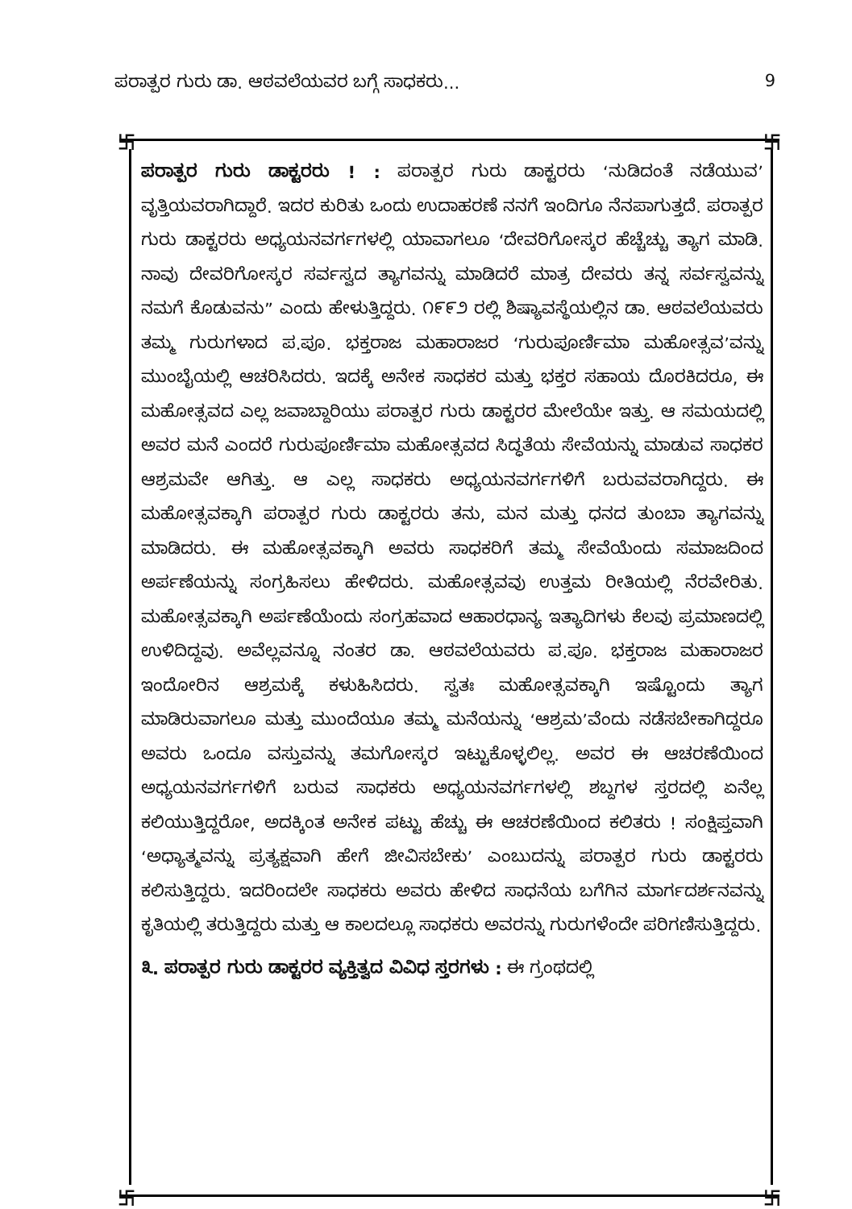ಪರಾತ್ಪರ ಗುರು ಡಾ. ಆಠವಲೆಯವರ ಬಗ್ಗೆ ಸಾಧಕರು... 9
卐 卐
卐 卐
ಪರಾತ್ಪರ ಗುರು ಡಾಕ್ಟರರು ! : ಪರಾತ್ಪರ ಗುರು ಡಾಕ್ಟರರು ‘ನುಡಿದಂತೆ ನಡೆಯುವ’ ವೃತ್ತಿಯವರಾಗಿದ್ದಾರೆ. ಇದರ ಕುರಿತು ಒಂದು ಉದಾಹರಣೆ ನನಗೆ ಇಂದಿಗೂ ನೆನಪಾಗುತ್ತದೆ. ಪರಾತ್ಪರ ಗುರು ಡಾಕ್ಟರರು ಅಧ್ಯಯನವರ್ಗಗಳಲ್ಲಿ ಯಾವಾಗಲೂ ‘ದೇವರಿಗೋಸ್ಕರ ಹೆಚ್ಚೆಚ್ಚು ತ್ಯಾಗ ಮಾಡಿ. ನಾವು ದೇವರಿಗೋಸ್ಕರ ಸರ್ವಸ್ವದ ತ್ಯಾಗವನ್ನು ಮಾಡಿದರೆ ಮಾತ್ರ ದೇವರು ತನ್ನ ಸರ್ವಸ್ವವನ್ನು ನಮಗೆ ಕೊಡುವನು” ಎಂದು ಹೇಳುತ್ತಿದ್ದರು. ೧೯೯೨ ರಲ್ಲಿ ಶಿಷ್ಯಾವಸ್ಥೆಯಲ್ಲಿನ ಡಾ. ಆಠವಲೆಯವರು ತಮ್ಮ ಗುರುಗಳಾದ ಪ.ಪೂ. ಭಕ್ತರಾಜ ಮಹಾರಾಜರ ‘ಗುರುಪೂರ್ಣಿಮಾ ಮಹೋತ್ಸವ’ವನ್ನು ಮುಂಬೈಯಲ್ಲಿ ಆಚರಿಸಿದರು. ಇದಕ್ಕೆ ಅನೇಕ ಸಾಧಕರ ಮತ್ತು ಭಕ್ತರ ಸಹಾಯ ದೊರಕಿದರೂ, ಈ ಮಹೋತ್ಸವದ ಎಲ್ಲ ಜವಾಬ್ದಾರಿಯು ಪರಾತ್ಪರ ಗುರು ಡಾಕ್ಟರರ ಮೇಲೆಯೇ ಇತ್ತು. ಆ ಸಮಯದಲ್ಲಿ ಅವರ ಮನೆ ಎಂದರೆ ಗುರುಪೂರ್ಣಿಮಾ ಮಹೋತ್ಸವದ ಸಿದ್ಧತೆಯ ಸೇವೆಯನ್ನು ಮಾಡುವ ಸಾಧಕರ ಆಶ್ರಮವೇ ಆಗಿತ್ತು. ಆ ಎಲ್ಲ ಸಾಧಕರು ಅಧ್ಯಯನವರ್ಗಗಳಿಗೆ ಬರುವವರಾಗಿದ್ದರು. ಈ ಮಹೋತ್ಸವಕ್ಕಾಗಿ ಪರಾತ್ಪರ ಗುರು ಡಾಕ್ಟರರು ತನು, ಮನ ಮತ್ತು ಧನದ ತುಂಬಾ ತ್ಯಾಗವನ್ನು ಮಾಡಿದರು. ಈ ಮಹೋತ್ಸವಕ್ಕಾಗಿ ಅವರು ಸಾಧಕರಿಗೆ ತಮ್ಮ ಸೇವೆಯೆಂದು ಸಮಾಜದಿಂದ ಅರ್ಪಣೆಯನ್ನು ಸಂಗ್ರಹಿಸಲು ಹೇಳಿದರು. ಮಹೋತ್ಸವವು ಉತ್ತಮ ರೀತಿಯಲ್ಲಿ ನೆರವೇರಿತು. ಮಹೋತ್ಸವಕ್ಕಾಗಿ ಅರ್ಪಣೆಯೆಂದು ಸಂಗ್ರಹವಾದ ಆಹಾರಧಾನ್ಯ ಇತ್ಯಾದಿಗಳು ಕೆಲವು ಪ್ರಮಾಣದಲ್ಲಿ ಉಳಿದಿದ್ದವು. ಅವೆಲ್ಲವನ್ನೂ ನಂತರ ಡಾ. ಆಠವಲೆಯವರು ಪ.ಪೂ. ಭಕ್ತರಾಜ ಮಹಾರಾಜರ ಇಂದೋರಿನ ಆಶ್ರಮಕ್ಕೆ ಕಳುಹಿಸಿದರು. ಸ್ವತಃ ಮಹೋತ್ಸವಕ್ಕಾಗಿ ಇಷ್ಟೊಂದು ತ್ಯಾಗ ಮಾಡಿರುವಾಗಲೂ ಮತ್ತು ಮುಂದೆಯೂ ತಮ್ಮ ಮನೆಯನ್ನು ‘ಆಶ್ರಮ’ವೆಂದು ನಡೆಸಬೇಕಾಗಿದ್ದರೂ ಅವರು ಒಂದೂ ವಸ್ತುವನ್ನು ತಮಗೋಸ್ಕರ ಇಟ್ಟುಕೊಳ್ಳಲಿಲ್ಲ. ಅವರ ಈ ಆಚರಣೆಯಿಂದ ಅಧ್ಯಯನವರ್ಗಗಳಿಗೆ ಬರುವ ಸಾಧಕರು ಅಧ್ಯಯನವರ್ಗಗಳಲ್ಲಿ ಶಬ್ದಗಳ ಸ್ತರದಲ್ಲಿ ಏನೆಲ್ಲ ಕಲಿಯುತ್ತಿದ್ದರೋ, ಅದಕ್ಕಿಂತ ಅನೇಕ ಪಟ್ಟು ಹೆಚ್ಚು ಈ ಆಚರಣೆಯಿಂದ ಕಲಿತರು ! ಸಂಕ್ಷಿಪ್ತವಾಗಿ ‘ಅಧ್ಯಾತ್ಮವನ್ನು ಪ್ರತ್ಯಕ್ಷವಾಗಿ ಹೇಗೆ ಜೀವಿಸಬೇಕು’ ಎಂಬುದನ್ನು ಪರಾತ್ಪರ ಗುರು ಡಾಕ್ಟರರು ಕಲಿಸುತ್ತಿದ್ದರು. ಇದರಿಂದಲೇ ಸಾಧಕರು ಅವರು ಹೇಳಿದ ಸಾಧನೆಯ ಬಗೆಗಿನ ಮಾರ್ಗದರ್ಶನವನ್ನು ಕೃತಿಯಲ್ಲಿ ತರುತ್ತಿದ್ದರು ಮತ್ತು ಆ ಕಾಲದಲ್ಲೂ ಸಾಧಕರು ಅವರನ್ನು ಗುರುಗಳೆಂದೇ ಪರಿಗಣಿಸುತ್ತಿದ್ದರು.
೩. ಪರಾತ್ಪರ ಗುರು ಡಾಕ್ಟರರ ವ್ಯಕ್ತಿತ್ವದ ವಿವಿಧ ಸ್ತರಗಳು : ಈ ಗ್ರಂಥದಲ್ಲಿ